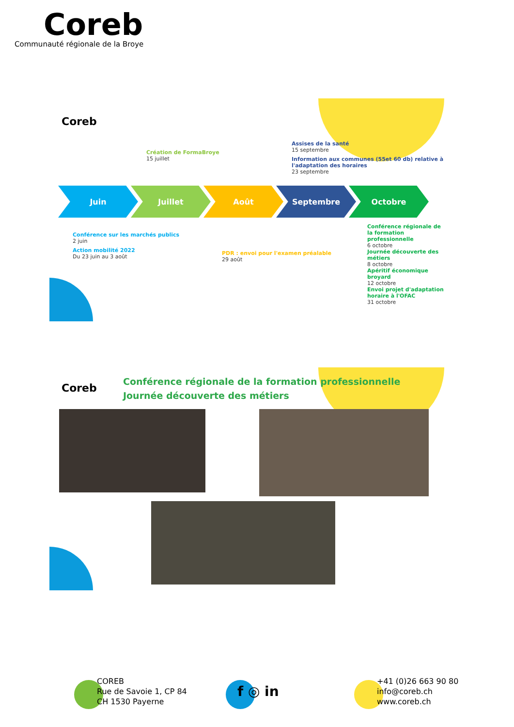Coreb
Communauté régionale de la Broye
Coreb
Création de FormaBroye
15 juillet
Assises de la santé
15 septembre
Information aux communes (55et 60 db) relative à l'adaptation des horaires
23 septembre
Juin Juillet Août Septembre Octobre
Conférence sur les marchés publics
2 juin
Action mobilité 2022
Du 23 juin au 3 août
PDR : envoi pour l'examen préalable
29 août
Conférence régionale de la formation professionnelle
6 octobre
Journée découverte des métiers
8 octobre
Apéritif économique broyard
12 octobre
Envoi projet d'adaptation horaire à l'OFAC
31 octobre
Coreb
Conférence régionale de la formation professionnelle
Journée découverte des métiers
COREB
Rue de Savoie 1, CP 84
CH 1530 Payerne
f ◎ in
+41 (0)26 663 90 80
info@coreb.ch
www.coreb.ch